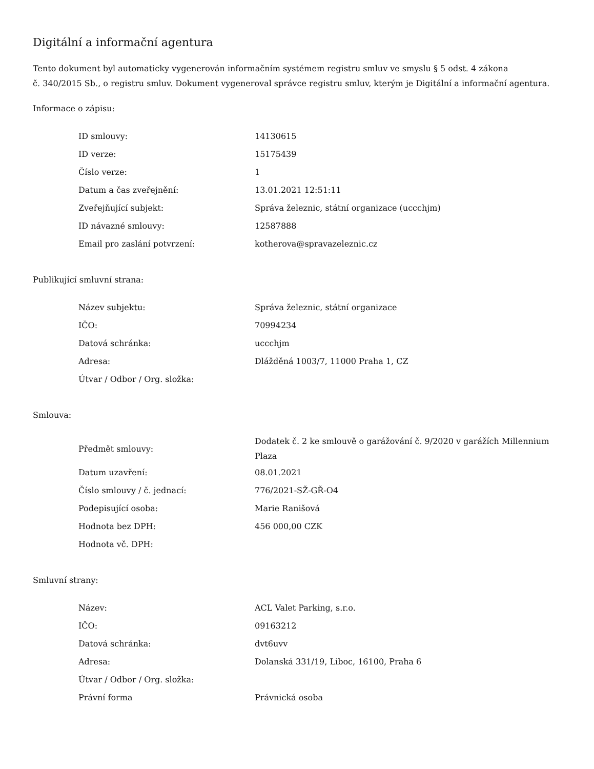Digitální a informační agentura
Tento dokument byl automaticky vygenerován informačním systémem registru smluv ve smyslu § 5 odst. 4 zákona
č. 340/2015 Sb., o registru smluv. Dokument vygeneroval správce registru smluv, kterým je Digitální a informační agentura.
Informace o zápisu:
| ID smlouvy: | 14130615 |
| ID verze: | 15175439 |
| Číslo verze: | 1 |
| Datum a čas zveřejnění: | 13.01.2021 12:51:11 |
| Zveřejňující subjekt: | Správa železnic, státní organizace (uccchjm) |
| ID návazné smlouvy: | 12587888 |
| Email pro zaslání potvrzení: | kotherova@spravazeleznic.cz |
Publikující smluvní strana:
| Název subjektu: | Správa železnic, státní organizace |
| IČO: | 70994234 |
| Datová schránka: | uccchjm |
| Adresa: | Dlážděná 1003/7, 11000 Praha 1, CZ |
| Útvar / Odbor / Org. složka: | |
Smlouva:
| Předmět smlouvy: | Dodatek č. 2 ke smlouvě o garážování č. 9/2020 v garážích Millennium Plaza |
| Datum uzavření: | 08.01.2021 |
| Číslo smlouvy / č. jednací: | 776/2021-SŽ-GŘ-O4 |
| Podepisující osoba: | Marie Ranišová |
| Hodnota bez DPH: | 456 000,00 CZK |
| Hodnota vč. DPH: | |
Smluvní strany:
| Název: | ACL Valet Parking, s.r.o. |
| IČO: | 09163212 |
| Datová schránka: | dvt6uvv |
| Adresa: | Dolanská 331/19, Liboc, 16100, Praha 6 |
| Útvar / Odbor / Org. složka: | |
| Právní forma | Právnická osoba |